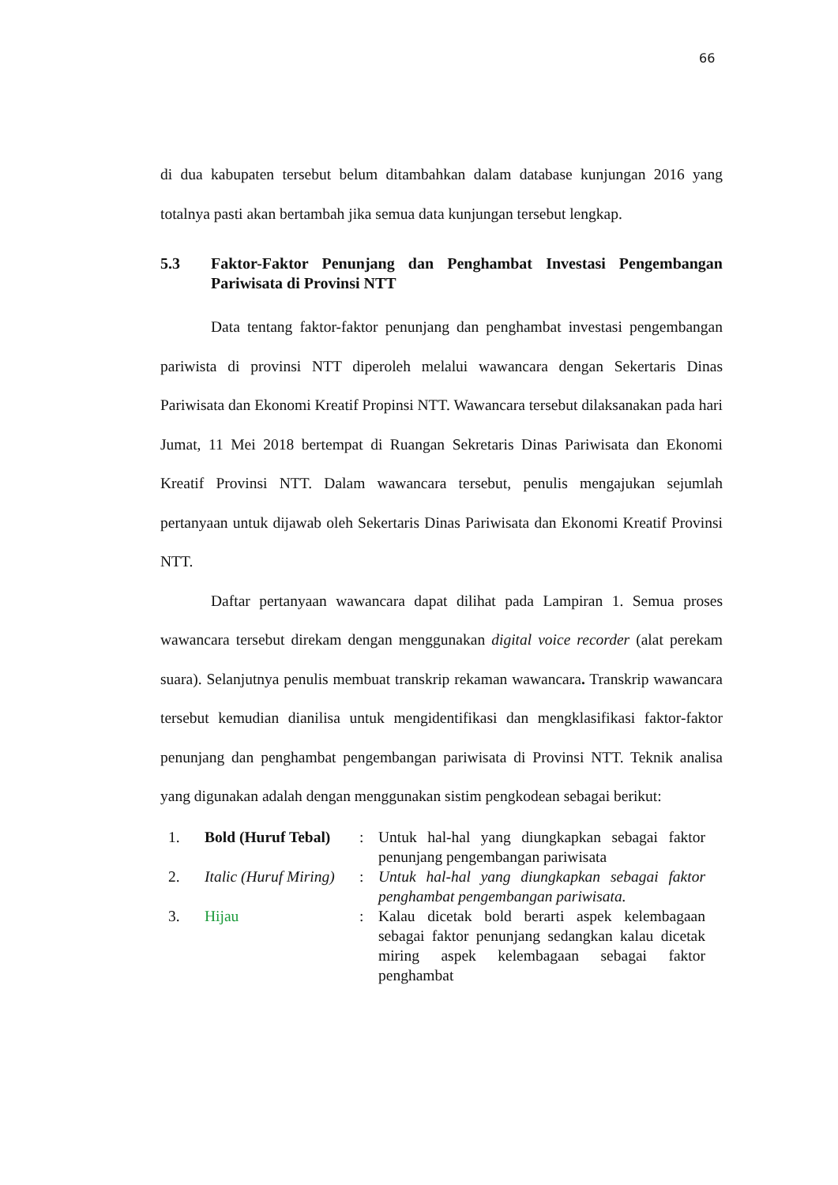66
di dua kabupaten tersebut belum ditambahkan dalam database kunjungan 2016 yang totalnya pasti akan bertambah jika semua data kunjungan tersebut lengkap.
5.3 Faktor-Faktor Penunjang dan Penghambat Investasi Pengembangan Pariwisata di Provinsi NTT
Data tentang faktor-faktor penunjang dan penghambat investasi pengembangan pariwista di provinsi NTT diperoleh melalui wawancara dengan Sekertaris Dinas Pariwisata dan Ekonomi Kreatif Propinsi NTT. Wawancara tersebut dilaksanakan pada hari Jumat, 11 Mei 2018 bertempat di Ruangan Sekretaris Dinas Pariwisata dan Ekonomi Kreatif Provinsi NTT. Dalam wawancara tersebut, penulis mengajukan sejumlah pertanyaan untuk dijawab oleh Sekertaris Dinas Pariwisata dan Ekonomi Kreatif Provinsi NTT.
Daftar pertanyaan wawancara dapat dilihat pada Lampiran 1. Semua proses wawancara tersebut direkam dengan menggunakan digital voice recorder (alat perekam suara). Selanjutnya penulis membuat transkrip rekaman wawancara. Transkrip wawancara tersebut kemudian dianilisa untuk mengidentifikasi dan mengklasifikasi faktor-faktor penunjang dan penghambat pengembangan pariwisata di Provinsi NTT. Teknik analisa yang digunakan adalah dengan menggunakan sistim pengkodean sebagai berikut:
| | 1. | Bold (Huruf Tebal) | : | Untuk hal-hal yang diungkapkan sebagai faktor penunjang pengembangan pariwisata |
| | 2. | Italic (Huruf Miring) | : | Untuk hal-hal yang diungkapkan sebagai faktor penghambat pengembangan pariwisata. |
| | 3. | Hijau | : | Kalau dicetak bold berarti aspek kelembagaan sebagai faktor penunjang sedangkan kalau dicetak miring aspek kelembagaan sebagai faktor penghambat |